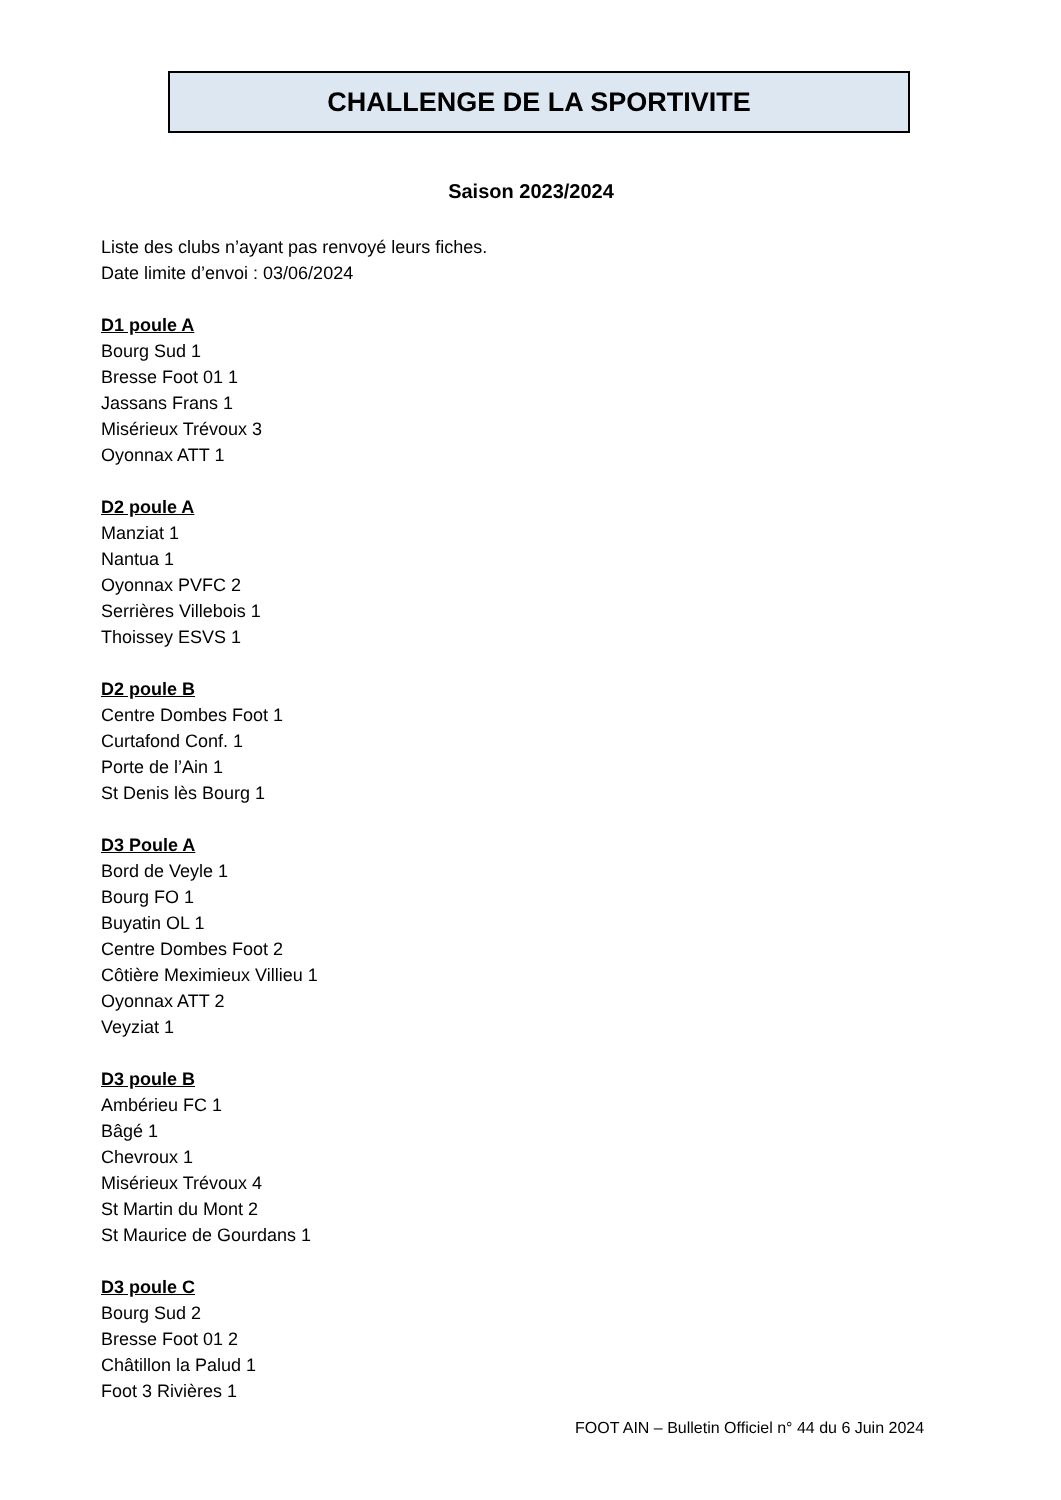CHALLENGE DE LA SPORTIVITE
Saison 2023/2024
Liste des clubs n’ayant pas renvoyé leurs fiches.
Date limite d’envoi : 03/06/2024
D1 poule A
Bourg Sud 1
Bresse Foot 01 1
Jassans Frans 1
Misérieux Trévoux 3
Oyonnax ATT 1
D2 poule A
Manziat 1
Nantua 1
Oyonnax PVFC 2
Serrières Villebois 1
Thoissey ESVS 1
D2 poule B
Centre Dombes Foot 1
Curtafond Conf. 1
Porte de l’Ain 1
St Denis lès Bourg 1
D3 Poule A
Bord de Veyle 1
Bourg FO 1
Buyatin OL 1
Centre Dombes Foot 2
Côtière Meximieux Villieu 1
Oyonnax ATT 2
Veyziat 1
D3 poule B
Ambérieu FC 1
Bâgé 1
Chevroux 1
Misérieux Trévoux 4
St Martin du Mont 2
St Maurice de Gourdans 1
D3 poule C
Bourg Sud 2
Bresse Foot 01 2
Châtillon la Palud 1
Foot 3 Rivières 1
FOOT AIN – Bulletin Officiel n° 44 du 6 Juin 2024